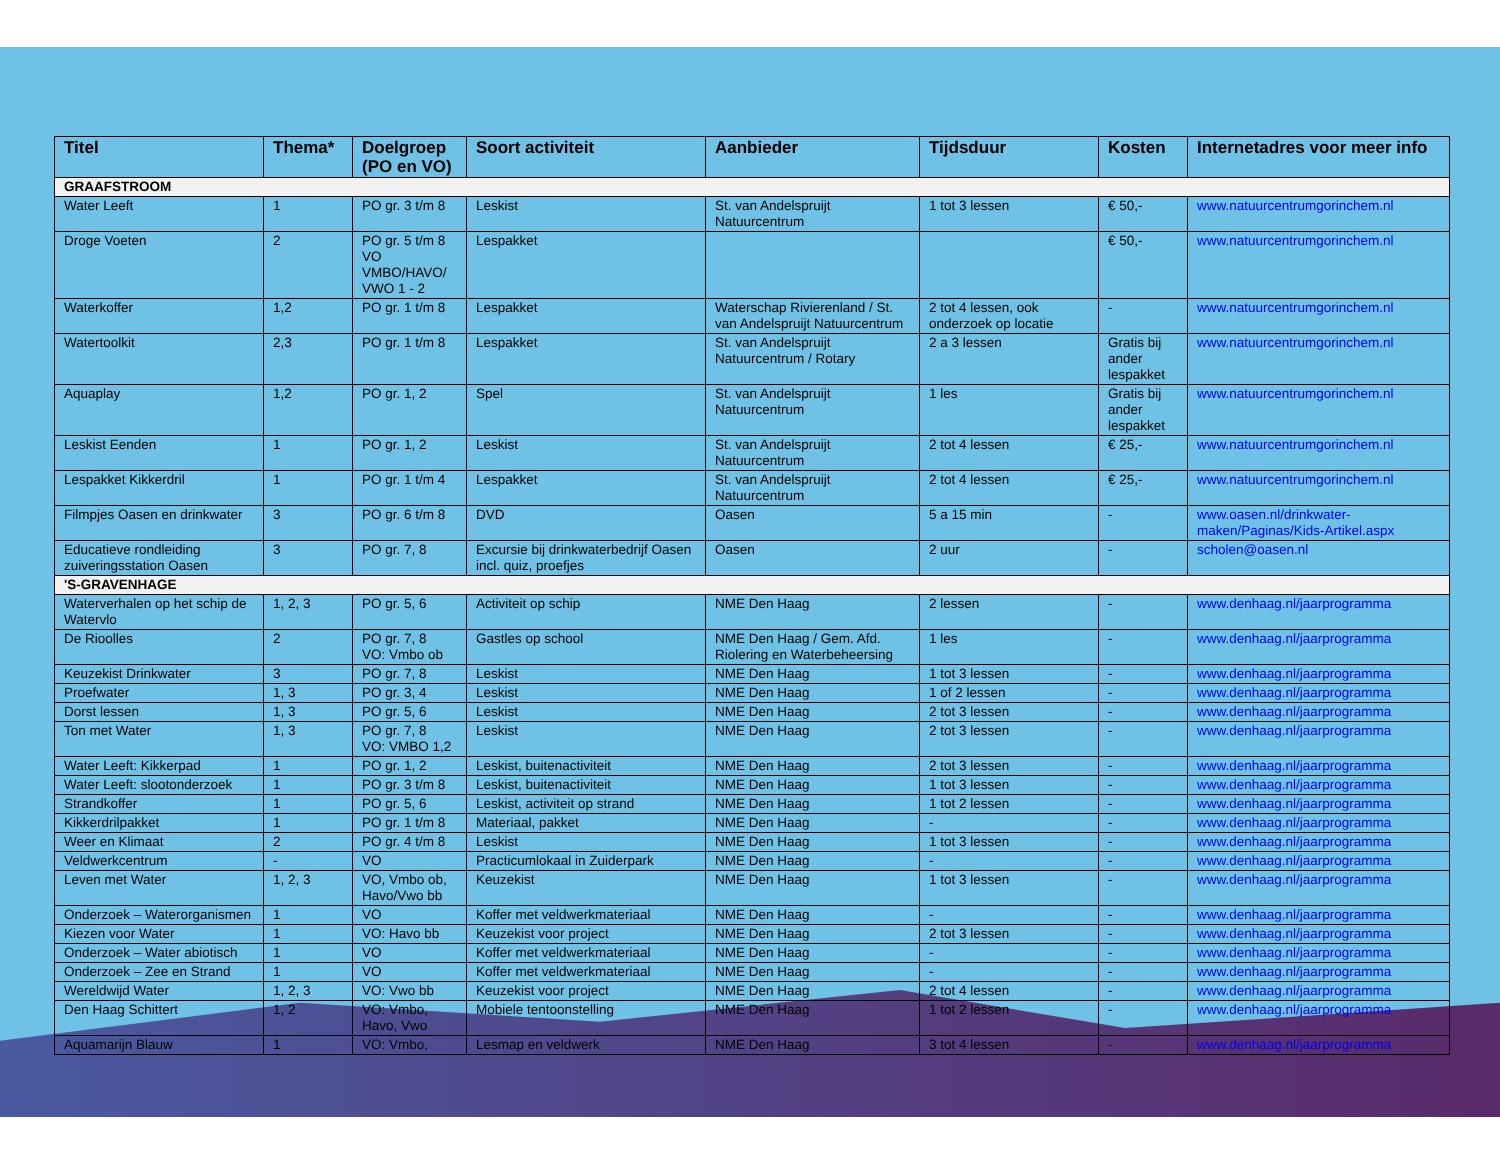| Titel | Thema* | Doelgroep (PO en VO) | Soort activiteit | Aanbieder | Tijdsduur | Kosten | Internetadres voor meer info |
| --- | --- | --- | --- | --- | --- | --- | --- |
| GRAAFSTROOM | | | | | | | |
| Water Leeft | 1 | PO gr. 3 t/m 8 | Leskist | St. van Andelspruijt Natuurcentrum | 1 tot 3 lessen | € 50,- | www.natuurcentrumgorinchem.nl |
| Droge Voeten | 2 | PO gr. 5 t/m 8 VO VMBO/HAVO/ VWO 1 - 2 | Lespakket | | | € 50,- | www.natuurcentrumgorinchem.nl |
| Waterkoffer | 1,2 | PO gr. 1 t/m 8 | Lespakket | Waterschap Rivierenland / St. van Andelspruijt Natuurcentrum | 2 tot 4 lessen, ook onderzoek op locatie | - | www.natuurcentrumgorinchem.nl |
| Watertoolkit | 2,3 | PO gr. 1 t/m 8 | Lespakket | St. van Andelspruijt Natuurcentrum / Rotary | 2 a 3 lessen | Gratis bij ander lespakket | www.natuurcentrumgorinchem.nl |
| Aquaplay | 1,2 | PO gr. 1, 2 | Spel | St. van Andelspruijt Natuurcentrum | 1 les | Gratis bij ander lespakket | www.natuurcentrumgorinchem.nl |
| Leskist Eenden | 1 | PO gr. 1, 2 | Leskist | St. van Andelspruijt Natuurcentrum | 2 tot 4 lessen | € 25,- | www.natuurcentrumgorinchem.nl |
| Lespakket Kikkerdril | 1 | PO gr. 1 t/m 4 | Lespakket | St. van Andelspruijt Natuurcentrum | 2 tot 4 lessen | € 25,- | www.natuurcentrumgorinchem.nl |
| Filmpjes Oasen en drinkwater | 3 | PO gr. 6 t/m 8 | DVD | Oasen | 5 a 15 min | - | www.oasen.nl/drinkwater-maken/Paginas/Kids-Artikel.aspx |
| Educatieve rondleiding zuiveringsstation Oasen | 3 | PO gr. 7, 8 | Excursie bij drinkwaterbedrijf Oasen incl. quiz, proefjes | Oasen | 2 uur | - | scholen@oasen.nl |
| 'S-GRAVENHAGE | | | | | | | |
| Waterverhalen op het schip de Watervlo | 1, 2, 3 | PO gr. 5, 6 | Activiteit op schip | NME Den Haag | 2 lessen | - | www.denhaag.nl/jaarprogramma |
| De Rioolles | 2 | PO gr. 7, 8 VO: Vmbo ob | Gastles op school | NME Den Haag / Gem. Afd. Riolering en Waterbeheersing | 1 les | - | www.denhaag.nl/jaarprogramma |
| Keuzekist Drinkwater | 3 | PO gr. 7, 8 | Leskist | NME Den Haag | 1 tot 3 lessen | - | www.denhaag.nl/jaarprogramma |
| Proefwater | 1, 3 | PO gr. 3, 4 | Leskist | NME Den Haag | 1 of 2 lessen | - | www.denhaag.nl/jaarprogramma |
| Dorst lessen | 1, 3 | PO gr. 5, 6 | Leskist | NME Den Haag | 2 tot 3 lessen | - | www.denhaag.nl/jaarprogramma |
| Ton met Water | 1, 3 | PO gr. 7, 8 VO: VMBO 1,2 | Leskist | NME Den Haag | 2 tot 3 lessen | - | www.denhaag.nl/jaarprogramma |
| Water Leeft: Kikkerpad | 1 | PO gr. 1, 2 | Leskist, buitenactiviteit | NME Den Haag | 2 tot 3 lessen | - | www.denhaag.nl/jaarprogramma |
| Water Leeft: slootonderzoek | 1 | PO gr. 3 t/m 8 | Leskist, buitenactiviteit | NME Den Haag | 1 tot 3 lessen | - | www.denhaag.nl/jaarprogramma |
| Strandkoffer | 1 | PO gr. 5, 6 | Leskist, activiteit op strand | NME Den Haag | 1 tot 2 lessen | - | www.denhaag.nl/jaarprogramma |
| Kikkerdrilpakket | 1 | PO gr. 1 t/m 8 | Materiaal, pakket | NME Den Haag | - | - | www.denhaag.nl/jaarprogramma |
| Weer en Klimaat | 2 | PO gr. 4 t/m 8 | Leskist | NME Den Haag | 1 tot 3 lessen | - | www.denhaag.nl/jaarprogramma |
| Veldwerkcentrum | - | VO | Practicumlokaal in Zuiderpark | NME Den Haag | - | - | www.denhaag.nl/jaarprogramma |
| Leven met Water | 1, 2, 3 | VO, Vmbo ob, Havo/Vwo bb | Keuzekist | NME Den Haag | 1 tot 3 lessen | - | www.denhaag.nl/jaarprogramma |
| Onderzoek – Waterorganismen | 1 | VO | Koffer met veldwerkmateriaal | NME Den Haag | - | - | www.denhaag.nl/jaarprogramma |
| Kiezen voor Water | 1 | VO: Havo bb | Keuzekist voor project | NME Den Haag | 2 tot 3 lessen | - | www.denhaag.nl/jaarprogramma |
| Onderzoek – Water abiotisch | 1 | VO | Koffer met veldwerkmateriaal | NME Den Haag | - | - | www.denhaag.nl/jaarprogramma |
| Onderzoek – Zee en Strand | 1 | VO | Koffer met veldwerkmateriaal | NME Den Haag | - | - | www.denhaag.nl/jaarprogramma |
| Wereldwijd Water | 1, 2, 3 | VO: Vwo bb | Keuzekist voor project | NME Den Haag | 2 tot 4 lessen | - | www.denhaag.nl/jaarprogramma |
| Den Haag Schittert | 1, 2 | VO: Vmbo, Havo, Vwo | Mobiele tentoonstelling | NME Den Haag | 1 tot 2 lessen | - | www.denhaag.nl/jaarprogramma |
| Aquamarijn Blauw | 1 | VO: Vmbo, | Lesmap en veldwerk | NME Den Haag | 3 tot 4 lessen | - | www.denhaag.nl/jaarprogramma |